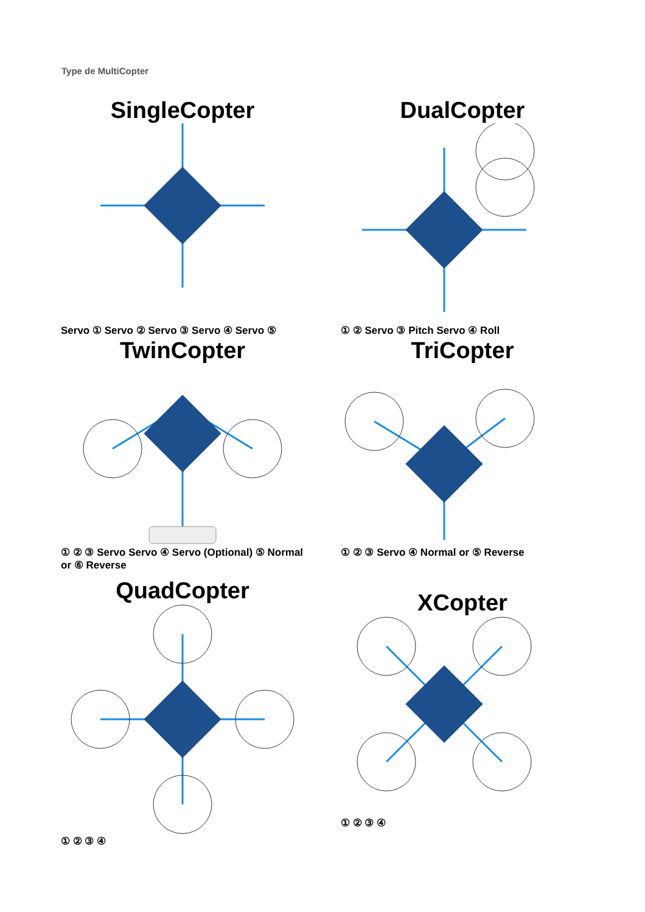Type de MultiCopter
SingleCopter
Servo ① Servo ② Servo ③ Servo ④ Servo ⑤
DualCopter
① ② Servo ③ Pitch Servo ④ Roll
TwinCopter
① ② ③ Servo Servo ④ Servo (Optional) ⑤ Normal or ⑥ Reverse
TriCopter
① ② ③ Servo ④ Normal or ⑤ Reverse
QuadCopter
① ② ③ ④
XCopter
① ② ③ ④